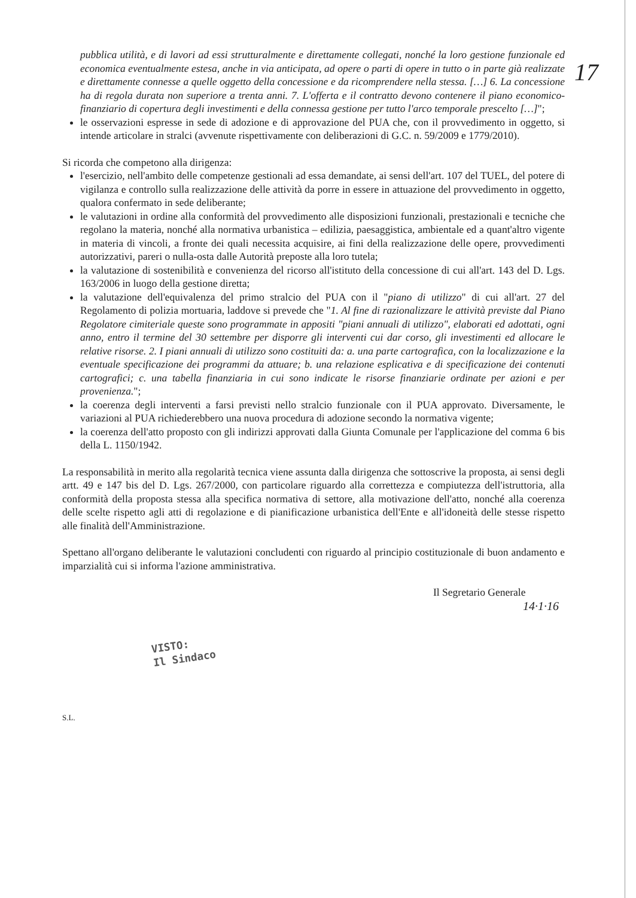17
pubblica utilità, e di lavori ad essi strutturalmente e direttamente collegati, nonché la loro gestione funzionale ed economica eventualmente estesa, anche in via anticipata, ad opere o parti di opere in tutto o in parte già realizzate e direttamente connesse a quelle oggetto della concessione e da ricomprendere nella stessa. […] 6. La concessione ha di regola durata non superiore a trenta anni. 7. L'offerta e il contratto devono contenere il piano economico-finanziario di copertura degli investimenti e della connessa gestione per tutto l'arco temporale prescelto […]";
le osservazioni espresse in sede di adozione e di approvazione del PUA che, con il provvedimento in oggetto, si intende articolare in stralci (avvenute rispettivamente con deliberazioni di G.C. n. 59/2009 e 1779/2010).
Si ricorda che competono alla dirigenza:
l'esercizio, nell'ambito delle competenze gestionali ad essa demandate, ai sensi dell'art. 107 del TUEL, del potere di vigilanza e controllo sulla realizzazione delle attività da porre in essere in attuazione del provvedimento in oggetto, qualora confermato in sede deliberante;
le valutazioni in ordine alla conformità del provvedimento alle disposizioni funzionali, prestazionali e tecniche che regolano la materia, nonché alla normativa urbanistica – edilizia, paesaggistica, ambientale ed a quant'altro vigente in materia di vincoli, a fronte dei quali necessita acquisire, ai fini della realizzazione delle opere, provvedimenti autorizzativi, pareri o nulla-osta dalle Autorità preposte alla loro tutela;
la valutazione di sostenibilità e convenienza del ricorso all'istituto della concessione di cui all'art. 143 del D. Lgs. 163/2006 in luogo della gestione diretta;
la valutazione dell'equivalenza del primo stralcio del PUA con il "piano di utilizzo" di cui all'art. 27 del Regolamento di polizia mortuaria, laddove si prevede che "1. Al fine di razionalizzare le attività previste dal Piano Regolatore cimiteriale queste sono programmate in appositi "piani annuali di utilizzo", elaborati ed adottati, ogni anno, entro il termine del 30 settembre per disporre gli interventi cui dar corso, gli investimenti ed allocare le relative risorse. 2. I piani annuali di utilizzo sono costituiti da: a. una parte cartografica, con la localizzazione e la eventuale specificazione dei programmi da attuare; b. una relazione esplicativa e di specificazione dei contenuti cartografici; c. una tabella finanziaria in cui sono indicate le risorse finanziarie ordinate per azioni e per provenienza.";
la coerenza degli interventi a farsi previsti nello stralcio funzionale con il PUA approvato. Diversamente, le variazioni al PUA richiederebbero una nuova procedura di adozione secondo la normativa vigente;
la coerenza dell'atto proposto con gli indirizzi approvati dalla Giunta Comunale per l'applicazione del comma 6 bis della L. 1150/1942.
La responsabilità in merito alla regolarità tecnica viene assunta dalla dirigenza che sottoscrive la proposta, ai sensi degli artt. 49 e 147 bis del D. Lgs. 267/2000, con particolare riguardo alla correttezza e compiutezza dell'istruttoria, alla conformità della proposta stessa alla specifica normativa di settore, alla motivazione dell'atto, nonché alla coerenza delle scelte rispetto agli atti di regolazione e di pianificazione urbanistica dell'Ente e all'idoneità delle stesse rispetto alle finalità dell'Amministrazione.
Spettano all'organo deliberante le valutazioni concludenti con riguardo al principio costituzionale di buon andamento e imparzialità cui si informa l'azione amministrativa.
Il Segretario Generale
14·1·16
VISTO:
Il Sindaco
S.L.